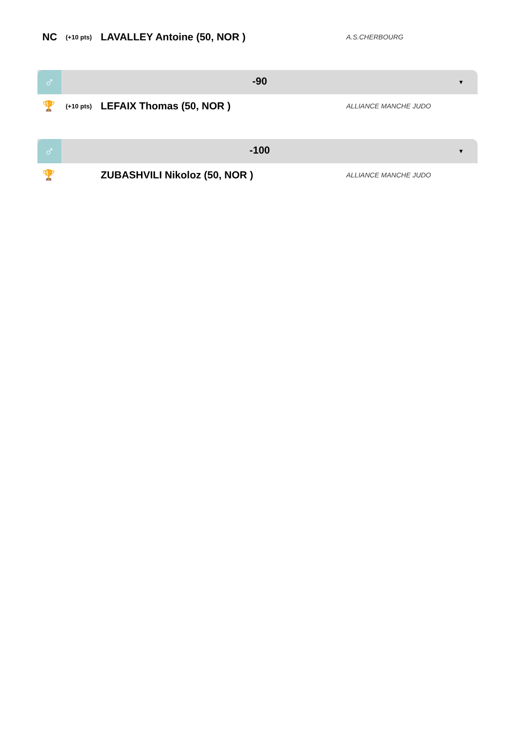NC
(+10 pts)
LAVALLEY Antoine (50, NOR )
A.S.CHERBOURG
♂
-90
▼
🏆
(+10 pts)
LEFAIX Thomas (50, NOR )
ALLIANCE MANCHE JUDO
♂
-100
▼
🏆 ZUBASHVILI Nikoloz (50, NOR )
ALLIANCE MANCHE JUDO